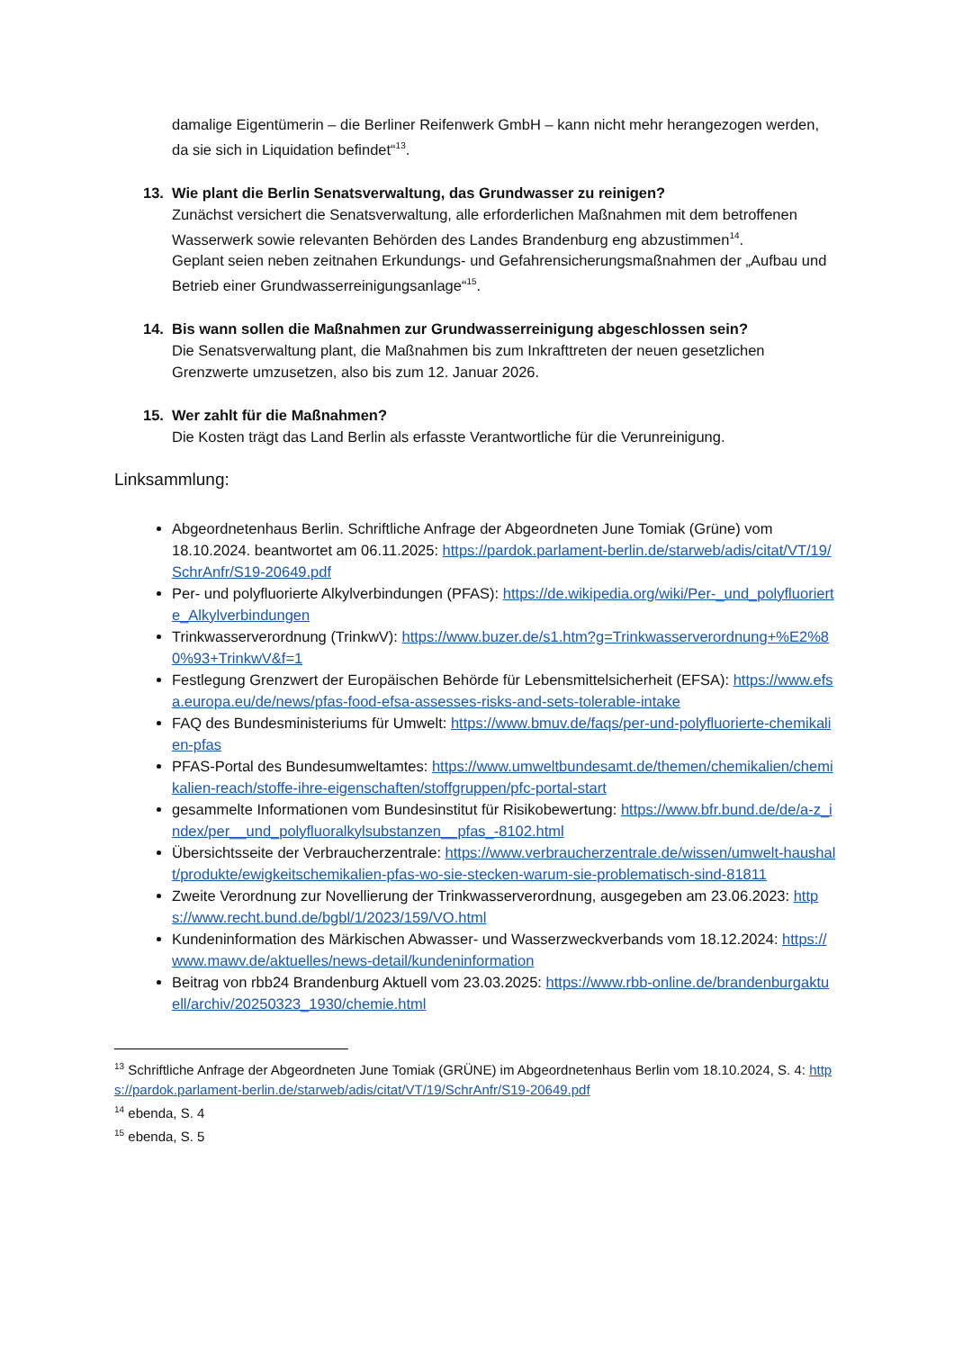damalige Eigentümerin – die Berliner Reifenwerk GmbH – kann nicht mehr herangezogen werden, da sie sich in Liquidation befindet“<sup>13</sup>.
13. Wie plant die Berlin Senatsverwaltung, das Grundwasser zu reinigen?
Zunächst versichert die Senatsverwaltung, alle erforderlichen Maßnahmen mit dem betroffenen Wasserwerk sowie relevanten Behörden des Landes Brandenburg eng abzustimmen<sup>14</sup>.
Geplant seien neben zeitnahen Erkundungs- und Gefahrensicherungsmaßnahmen der „Aufbau und Betrieb einer Grundwasserreinigungsanlage“<sup>15</sup>.
14. Bis wann sollen die Maßnahmen zur Grundwasserreinigung abgeschlossen sein?
Die Senatsverwaltung plant, die Maßnahmen bis zum Inkrafttreten der neuen gesetzlichen Grenzwerte umzusetzen, also bis zum 12. Januar 2026.
15. Wer zahlt für die Maßnahmen?
Die Kosten trägt das Land Berlin als erfasste Verantwortliche für die Verunreinigung.
Linksammlung:
Abgeordnetenhaus Berlin. Schriftliche Anfrage der Abgeordneten June Tomiak (Grüne) vom 18.10.2024. beantwortet am 06.11.2025: https://pardok.parlament-berlin.de/starweb/adis/citat/VT/19/SchrAnfr/S19-20649.pdf
Per- und polyfluorierte Alkylverbindungen (PFAS): https://de.wikipedia.org/wiki/Per-_und_polyfluorierte_Alkylverbindungen
Trinkwasserverordnung (TrinkwV): https://www.buzer.de/s1.htm?g=Trinkwasserverordnung+%E2%80%93+TrinkwV&f=1
Festlegung Grenzwert der Europäischen Behörde für Lebensmittelsicherheit (EFSA): https://www.efsa.europa.eu/de/news/pfas-food-efsa-assesses-risks-and-sets-tolerable-intake
FAQ des Bundesministeriums für Umwelt: https://www.bmuv.de/faqs/per-und-polyfluorierte-chemikalien-pfas
PFAS-Portal des Bundesumweltamtes: https://www.umweltbundesamt.de/themen/chemikalien/chemikalien-reach/stoffe-ihre-eigenschaften/stoffgruppen/pfc-portal-start
gesammelte Informationen vom Bundesinstitut für Risikobewertung: https://www.bfr.bund.de/de/a-z_index/per__und_polyfluoralkylsubstanzen__pfas_-8102.html
Übersichtsseite der Verbraucherzentrale: https://www.verbraucherzentrale.de/wissen/umwelt-haushalt/produkte/ewigkeitschemikalien-pfas-wo-sie-stecken-warum-sie-problematisch-sind-81811
Zweite Verordnung zur Novellierung der Trinkwasserverordnung, ausgegeben am 23.06.2023: https://www.recht.bund.de/bgbl/1/2023/159/VO.html
Kundeninformation des Märkischen Abwasser- und Wasserzweckverbands vom 18.12.2024: https://www.mawv.de/aktuelles/news-detail/kundeninformation
Beitrag von rbb24 Brandenburg Aktuell vom 23.03.2025: https://www.rbb-online.de/brandenburgaktuell/archiv/20250323_1930/chemie.html
<sup>13</sup> Schriftliche Anfrage der Abgeordneten June Tomiak (GRÜNE) im Abgeordnetenhaus Berlin vom 18.10.2024, S. 4: https://pardok.parlament-berlin.de/starweb/adis/citat/VT/19/SchrAnfr/S19-20649.pdf
<sup>14</sup> ebenda, S. 4
<sup>15</sup> ebenda, S. 5